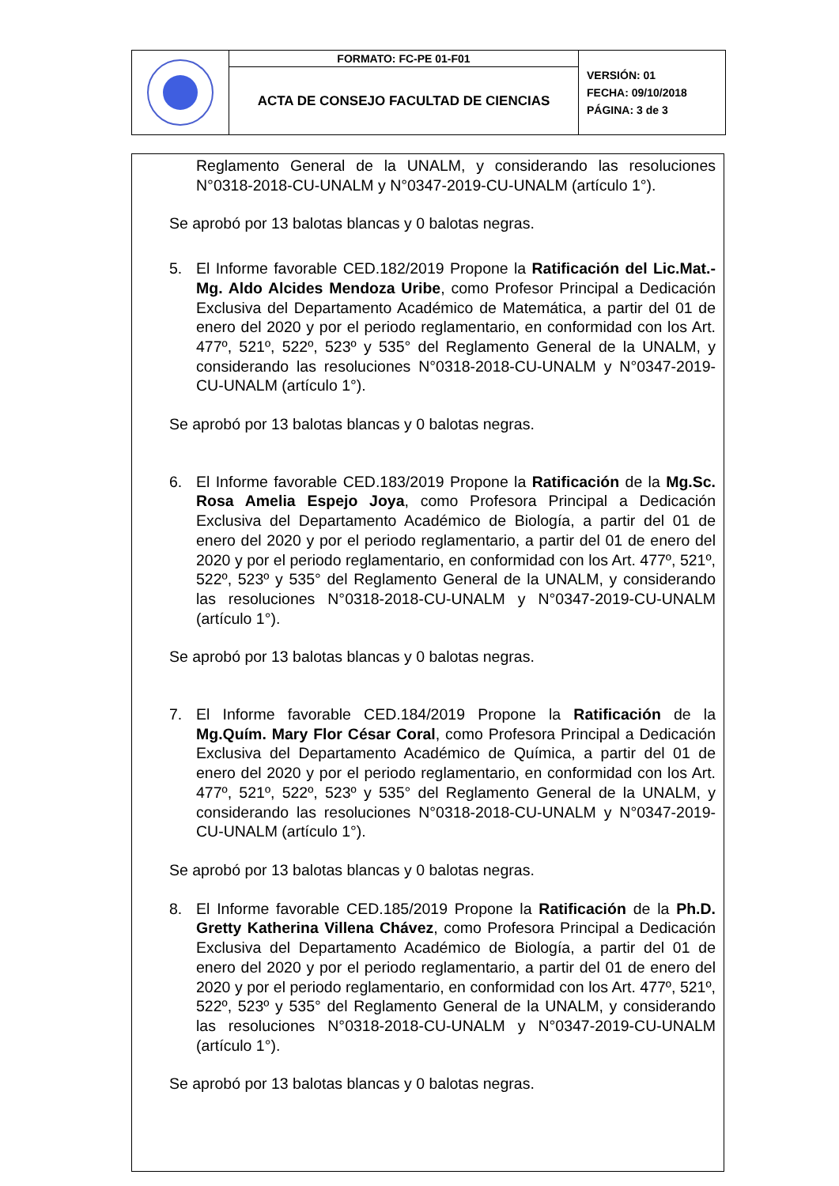| | FORMATO: FC-PE 01-F01 | VERSIÓN: 01 FECHA: 09/10/2018 PÁGINA: 3 de 3 |
| | ACTA DE CONSEJO FACULTAD DE CIENCIAS | |
Reglamento General de la UNALM, y considerando las resoluciones N°0318-2018-CU-UNALM y N°0347-2019-CU-UNALM (artículo 1°).
Se aprobó por 13 balotas blancas y 0 balotas negras.
5. El Informe favorable CED.182/2019 Propone la Ratificación del Lic.Mat.-Mg. Aldo Alcides Mendoza Uribe, como Profesor Principal a Dedicación Exclusiva del Departamento Académico de Matemática, a partir del 01 de enero del 2020 y por el periodo reglamentario, en conformidad con los Art. 477º, 521º, 522º, 523º y 535° del Reglamento General de la UNALM, y considerando las resoluciones N°0318-2018-CU-UNALM y N°0347-2019-CU-UNALM (artículo 1°).
Se aprobó por 13 balotas blancas y 0 balotas negras.
6. El Informe favorable CED.183/2019 Propone la Ratificación de la Mg.Sc. Rosa Amelia Espejo Joya, como Profesora Principal a Dedicación Exclusiva del Departamento Académico de Biología, a partir del 01 de enero del 2020 y por el periodo reglamentario, a partir del 01 de enero del 2020 y por el periodo reglamentario, en conformidad con los Art. 477º, 521º, 522º, 523º y 535° del Reglamento General de la UNALM, y considerando las resoluciones N°0318-2018-CU-UNALM y N°0347-2019-CU-UNALM (artículo 1°).
Se aprobó por 13 balotas blancas y 0 balotas negras.
7. El Informe favorable CED.184/2019 Propone la Ratificación de la Mg.Quím. Mary Flor César Coral, como Profesora Principal a Dedicación Exclusiva del Departamento Académico de Química, a partir del 01 de enero del 2020 y por el periodo reglamentario, en conformidad con los Art. 477º, 521º, 522º, 523º y 535° del Reglamento General de la UNALM, y considerando las resoluciones N°0318-2018-CU-UNALM y N°0347-2019-CU-UNALM (artículo 1°).
Se aprobó por 13 balotas blancas y 0 balotas negras.
8. El Informe favorable CED.185/2019 Propone la Ratificación de la Ph.D. Gretty Katherina Villena Chávez, como Profesora Principal a Dedicación Exclusiva del Departamento Académico de Biología, a partir del 01 de enero del 2020 y por el periodo reglamentario, a partir del 01 de enero del 2020 y por el periodo reglamentario, en conformidad con los Art. 477º, 521º, 522º, 523º y 535° del Reglamento General de la UNALM, y considerando las resoluciones N°0318-2018-CU-UNALM y N°0347-2019-CU-UNALM (artículo 1°).
Se aprobó por 13 balotas blancas y 0 balotas negras.